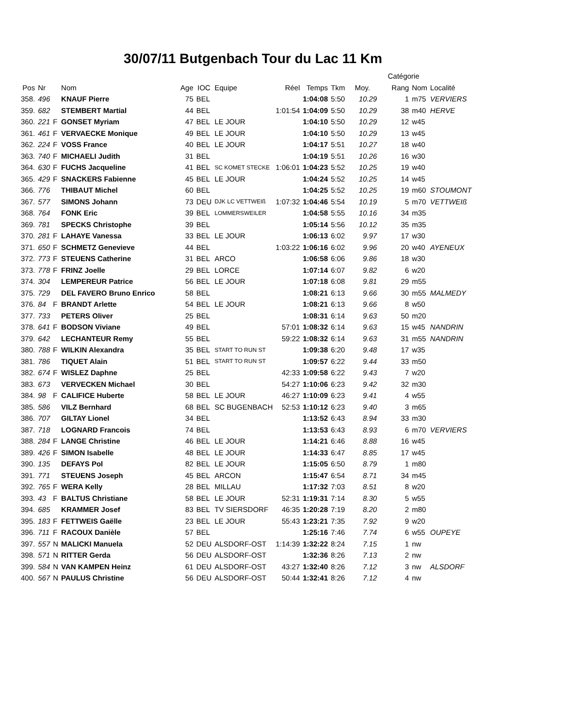30/07/11 Butgenbach Tour du Lac 11 Km
| | | | | | | | | | | | Catégorie | | |
| --- | --- | --- | --- | --- | --- | --- | --- | --- | --- | --- | --- | --- | --- |
| Pos | Nr | | Nom | Age | IOC | Equipe | Réel | Temps | Tkm | Moy. | Rang | Nom | Localité |
| 358. | 496 | | KNAUF Pierre | 75 | BEL | | | 1:04:08 | 5:50 | 10.29 | 1 | m75 | VERVIERS |
| 359. | 682 | | STEMBERT Martial | 44 | BEL | | 1:01:54 | 1:04:09 | 5:50 | 10.29 | 38 | m40 | HERVE |
| 360. | 221 | F | GONSET Myriam | 47 | BEL | LE JOUR | | 1:04:10 | 5:50 | 10.29 | 12 | w45 | |
| 361. | 461 | F | VERVAECKE Monique | 49 | BEL | LE JOUR | | 1:04:10 | 5:50 | 10.29 | 13 | w45 | |
| 362. | 224 | F | VOSS France | 40 | BEL | LE JOUR | | 1:04:17 | 5:51 | 10.27 | 18 | w40 | |
| 363. | 740 | F | MICHAELI Judith | 31 | BEL | | | 1:04:19 | 5:51 | 10.26 | 16 | w30 | |
| 364. | 630 | F | FUCHS Jacqueline | 41 | BEL | SC KOMET STECKE | 1:06:01 | 1:04:23 | 5:52 | 10.25 | 19 | w40 | |
| 365. | 429 | F | SNACKERS Fabienne | 45 | BEL | LE JOUR | | 1:04:24 | 5:52 | 10.25 | 14 | w45 | |
| 366. | 776 | | THIBAUT Michel | 60 | BEL | | | 1:04:25 | 5:52 | 10.25 | 19 | m60 | STOUMONT |
| 367. | 577 | | SIMONS Johann | 73 | DEU | DJK LC VETTWEIß | 1:07:32 | 1:04:46 | 5:54 | 10.19 | 5 | m70 | VETTWEIß |
| 368. | 764 | | FONK Eric | 39 | BEL | LOMMERSWEILER | | 1:04:58 | 5:55 | 10.16 | 34 | m35 | |
| 369. | 781 | | SPECKS Christophe | 39 | BEL | | | 1:05:14 | 5:56 | 10.12 | 35 | m35 | |
| 370. | 281 | F | LAHAYE Vanessa | 33 | BEL | LE JOUR | | 1:06:13 | 6:02 | 9.97 | 17 | w30 | |
| 371. | 650 | F | SCHMETZ Genevieve | 44 | BEL | | 1:03:22 | 1:06:16 | 6:02 | 9.96 | 20 | w40 | AYENEUX |
| 372. | 773 | F | STEUENS Catherine | 31 | BEL | ARCO | | 1:06:58 | 6:06 | 9.86 | 18 | w30 | |
| 373. | 778 | F | FRINZ Joelle | 29 | BEL | LORCE | | 1:07:14 | 6:07 | 9.82 | 6 | w20 | |
| 374. | 304 | | LEMPEREUR Patrice | 56 | BEL | LE JOUR | | 1:07:18 | 6:08 | 9.81 | 29 | m55 | |
| 375. | 729 | | DEL FAVERO Bruno Enrico | 58 | BEL | | | 1:08:21 | 6:13 | 9.66 | 30 | m55 | MALMEDY |
| 376. | 84 | F | BRANDT Arlette | 54 | BEL | LE JOUR | | 1:08:21 | 6:13 | 9.66 | 8 | w50 | |
| 377. | 733 | | PETERS Oliver | 25 | BEL | | | 1:08:31 | 6:14 | 9.63 | 50 | m20 | |
| 378. | 641 | F | BODSON Viviane | 49 | BEL | | 57:01 | 1:08:32 | 6:14 | 9.63 | 15 | w45 | NANDRIN |
| 379. | 642 | | LECHANTEUR Remy | 55 | BEL | | 59:22 | 1:08:32 | 6:14 | 9.63 | 31 | m55 | NANDRIN |
| 380. | 788 | F | WILKIN Alexandra | 35 | BEL | START TO RUN ST | | 1:09:38 | 6:20 | 9.48 | 17 | w35 | |
| 381. | 786 | | TIQUET Alain | 51 | BEL | START TO RUN ST | | 1:09:57 | 6:22 | 9.44 | 33 | m50 | |
| 382. | 674 | F | WISLEZ Daphne | 25 | BEL | | 42:33 | 1:09:58 | 6:22 | 9.43 | 7 | w20 | |
| 383. | 673 | | VERVECKEN Michael | 30 | BEL | | 54:27 | 1:10:06 | 6:23 | 9.42 | 32 | m30 | |
| 384. | 98 | F | CALIFICE Huberte | 58 | BEL | LE JOUR | 46:27 | 1:10:09 | 6:23 | 9.41 | 4 | w55 | |
| 385. | 586 | | VILZ Bernhard | 68 | BEL | SC BUGENBACH | 52:53 | 1:10:12 | 6:23 | 9.40 | 3 | m65 | |
| 386. | 707 | | GILTAY Lionel | 34 | BEL | | | 1:13:52 | 6:43 | 8.94 | 33 | m30 | |
| 387. | 718 | | LOGNARD Francois | 74 | BEL | | | 1:13:53 | 6:43 | 8.93 | 6 | m70 | VERVIERS |
| 388. | 284 | F | LANGE Christine | 46 | BEL | LE JOUR | | 1:14:21 | 6:46 | 8.88 | 16 | w45 | |
| 389. | 426 | F | SIMON Isabelle | 48 | BEL | LE JOUR | | 1:14:33 | 6:47 | 8.85 | 17 | w45 | |
| 390. | 135 | | DEFAYS Pol | 82 | BEL | LE JOUR | | 1:15:05 | 6:50 | 8.79 | 1 | m80 | |
| 391. | 771 | | STEUENS Joseph | 45 | BEL | ARCON | | 1:15:47 | 6:54 | 8.71 | 34 | m45 | |
| 392. | 765 | F | WERA Kelly | 28 | BEL | MILLAU | | 1:17:32 | 7:03 | 8.51 | 8 | w20 | |
| 393. | 43 | F | BALTUS Christiane | 58 | BEL | LE JOUR | 52:31 | 1:19:31 | 7:14 | 8.30 | 5 | w55 | |
| 394. | 685 | | KRAMMER Josef | 83 | BEL | TV SIERSDORF | 46:35 | 1:20:28 | 7:19 | 8.20 | 2 | m80 | |
| 395. | 183 | F | FETTWEIS Gaëlle | 23 | BEL | LE JOUR | 55:43 | 1:23:21 | 7:35 | 7.92 | 9 | w20 | |
| 396. | 711 | F | RACOUX Danièle | 57 | BEL | | | 1:25:16 | 7:46 | 7.74 | 6 | w55 | OUPEYE |
| 397. | 557 | N | MALICKI Manuela | 52 | DEU | ALSDORF-OST | 1:14:39 | 1:32:22 | 8:24 | 7.15 | 1 | nw | |
| 398. | 571 | N | RITTER Gerda | 56 | DEU | ALSDORF-OST | | 1:32:36 | 8:26 | 7.13 | 2 | nw | |
| 399. | 584 | N | VAN KAMPEN Heinz | 61 | DEU | ALSDORF-OST | 43:27 | 1:32:40 | 8:26 | 7.12 | 3 | nw | ALSDORF |
| 400. | 567 | N | PAULUS Christine | 56 | DEU | ALSDORF-OST | 50:44 | 1:32:41 | 8:26 | 7.12 | 4 | nw | |